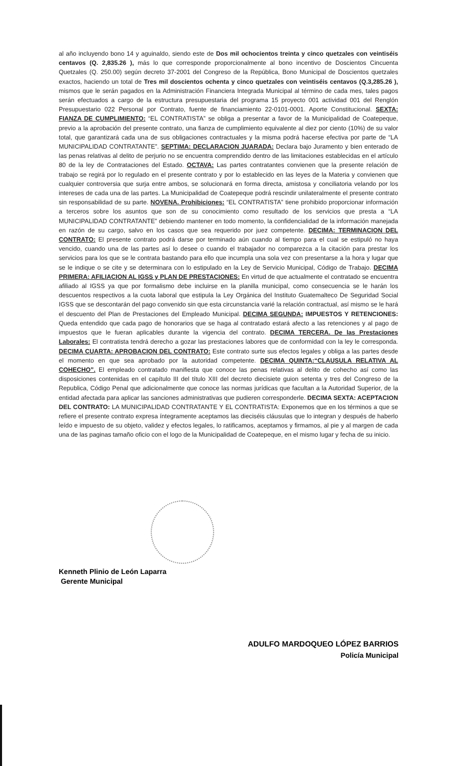al año incluyendo bono 14 y aguinaldo, siendo este de Dos mil ochocientos treinta y cinco quetzales con veintiséis centavos (Q. 2,835.26 ), más lo que corresponde proporcionalmente al bono incentivo de Doscientos Cincuenta Quetzales (Q. 250.00) según decreto 37-2001 del Congreso de la República, Bono Municipal de Doscientos quetzales exactos, haciendo un total de Tres mil doscientos ochenta y cinco quetzales con veintiséis centavos (Q.3,285.26 ), mismos que le serán pagados en la Administración Financiera Integrada Municipal al término de cada mes, tales pagos serán efectuados a cargo de la estructura presupuestaria del programa 15 proyecto 001 actividad 001 del Renglón Presupuestario 022 Personal por Contrato, fuente de financiamiento 22-0101-0001. Aporte Constitucional. SEXTA: FIANZA DE CUMPLIMIENTO: “EL CONTRATISTA” se obliga a presentar a favor de la Municipalidad de Coatepeque, previo a la aprobación del presente contrato, una fianza de cumplimiento equivalente al diez por ciento (10%) de su valor total, que garantizará cada una de sus obligaciones contractuales y la misma podrá hacerse efectiva por parte de “LA MUNICIPALIDAD CONTRATANTE”. SEPTIMA: DECLARACION JUARADA: Declara bajo Juramento y bien enterado de las penas relativas al delito de perjurio no se encuentra comprendido dentro de las limitaciones establecidas en el artículo 80 de la ley de Contrataciones del Estado. OCTAVA: Las partes contratantes convienen que la presente relación de trabajo se regirá por lo regulado en el presente contrato y por lo establecido en las leyes de la Materia y convienen que cualquier controversia que surja entre ambos, se solucionará en forma directa, amistosa y conciliatoria velando por los intereses de cada una de las partes. La Municipalidad de Coatepeque podrá rescindir unilateralmente el presente contrato sin responsabilidad de su parte. NOVENA. Prohibiciones: “EL CONTRATISTA” tiene prohibido proporcionar información a terceros sobre los asuntos que son de su conocimiento como resultado de los servicios que presta a “LA MUNICIPALIDAD CONTRATANTE” debiendo mantener en todo momento, la confidencialidad de la información manejada en razón de su cargo, salvo en los casos que sea requerido por juez competente. DECIMA: TERMINACION DEL CONTRATO: El presente contrato podrá darse por terminado aún cuando al tiempo para el cual se estipuló no haya vencido, cuando una de las partes así lo desee o cuando el trabajador no comparezca a la citación para prestar los servicios para los que se le contrata bastando para ello que incumpla una sola vez con presentarse a la hora y lugar que se le indique o se cite y se determinara con lo estipulado en la Ley de Servicio Municipal, Código de Trabajo. DECIMA PRIMERA: AFILIACION AL IGSS y PLAN DE PRESTACIONES: En virtud de que actualmente el contratado se encuentra afiliado al IGSS ya que por formalismo debe incluirse en la planilla municipal, como consecuencia se le harán los descuentos respectivos a la cuota laboral que estipula la Ley Orgánica del Instituto Guatemalteco De Seguridad Social IGSS que se descontarán del pago convenido sin que esta circunstancia varié la relación contractual, así mismo se le hará el descuento del Plan de Prestaciones del Empleado Municipal. DECIMA SEGUNDA: IMPUESTOS Y RETENCIONES: Queda entendido que cada pago de honorarios que se haga al contratado estará afecto a las retenciones y al pago de impuestos que le fueran aplicables durante la vigencia del contrato. DECIMA TERCERA. De las Prestaciones Laborales: El contratista tendrá derecho a gozar las prestaciones labores que de conformidad con la ley le corresponda. DECIMA CUARTA: APROBACION DEL CONTRATO: Este contrato surte sus efectos legales y obliga a las partes desde el momento en que sea aprobado por la autoridad competente. DECIMA QUINTA:“CLAUSULA RELATIVA AL COHECHO”. El empleado contratado manifiesta que conoce las penas relativas al delito de cohecho así como las disposiciones contenidas en el capítulo III del título XIII del decreto diecisiete guion setenta y tres del Congreso de la Republica, Código Penal que adicionalmente que conoce las normas jurídicas que facultan a la Autoridad Superior, de la entidad afectada para aplicar las sanciones administrativas que pudieren corresponderle. DECIMA SEXTA: ACEPTACION DEL CONTRATO: LA MUNICIPALIDAD CONTRATANTE Y EL CONTRATISTA: Exponemos que en los términos a que se refiere el presente contrato expresa íntegramente aceptamos las dieciséis cláusulas que lo integran y después de haberlo leído e impuesto de su objeto, validez y efectos legales, lo ratificamos, aceptamos y firmamos, al pie y al margen de cada una de las paginas tamaño oficio con el logo de la Municipalidad de Coatepeque, en el mismo lugar y fecha de su inicio.
Kenneth Plinio de León Laparra
Gerente Municipal
ADULFO MARDOQUEO LÓPEZ BARRIOS
Policía Municipal